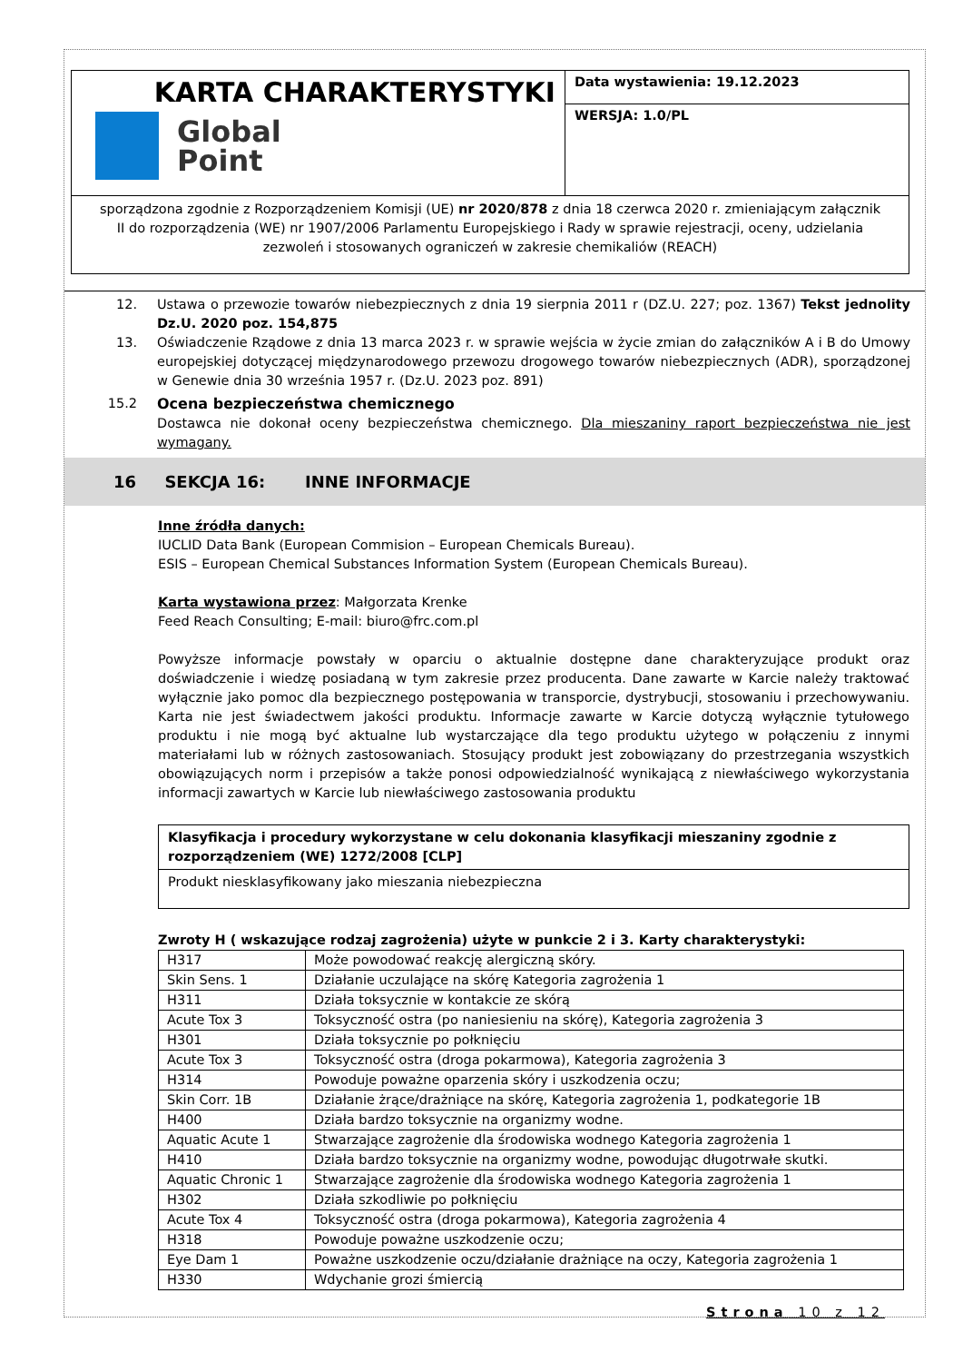KARTA CHARAKTERYSTYKI
Global
Point
Data wystawienia: 19.12.2023
WERSJA: 1.0/PL
sporządzona zgodnie z Rozporządzeniem Komisji (UE) nr 2020/878 z dnia 18 czerwca 2020 r. zmieniającym załącznik II do rozporządzenia (WE) nr 1907/2006 Parlamentu Europejskiego i Rady w sprawie rejestracji, oceny, udzielania zezwoleń i stosowanych ograniczeń w zakresie chemikaliów (REACH)
12. Ustawa o przewozie towarów niebezpiecznych z dnia 19 sierpnia 2011 r (DZ.U. 227; poz. 1367) Tekst jednolity Dz.U. 2020 poz. 154,875
13. Oświadczenie Rządowe z dnia 13 marca 2023 r. w sprawie wejścia w życie zmian do załączników A i B do Umowy europejskiej dotyczącej międzynarodowego przewozu drogowego towarów niebezpiecznych (ADR), sporządzonej w Genewie dnia 30 września 1957 r. (Dz.U. 2023 poz. 891)
15.2 Ocena bezpieczeństwa chemicznego
Dostawca nie dokonał oceny bezpieczeństwa chemicznego. Dla mieszaniny raport bezpieczeństwa nie jest wymagany.
16 SEKCJA 16: INNE INFORMACJE
Inne źródła danych:
IUCLID Data Bank (European Commision – European Chemicals Bureau).
ESIS – European Chemical Substances Information System (European Chemicals Bureau).
Karta wystawiona przez: Małgorzata Krenke
Feed Reach Consulting; E-mail: biuro@frc.com.pl
Powyższe informacje powstały w oparciu o aktualnie dostępne dane charakteryzujące produkt oraz doświadczenie i wiedzę posiadaną w tym zakresie przez producenta. Dane zawarte w Karcie należy traktować wyłącznie jako pomoc dla bezpiecznego postępowania w transporcie, dystrybucji, stosowaniu i przechowywaniu. Karta nie jest świadectwem jakości produktu. Informacje zawarte w Karcie dotyczą wyłącznie tytułowego produktu i nie mogą być aktualne lub wystarczające dla tego produktu użytego w połączeniu z innymi materiałami lub w różnych zastosowaniach. Stosujący produkt jest zobowiązany do przestrzegania wszystkich obowiązujących norm i przepisów a także ponosi odpowiedzialność wynikającą z niewłaściwego wykorzystania informacji zawartych w Karcie lub niewłaściwego zastosowania produktu
Klasyfikacja i procedury wykorzystane w celu dokonania klasyfikacji mieszaniny zgodnie z rozporządzeniem (WE) 1272/2008 [CLP]
Produkt niesklasyfikowany jako mieszania niebezpieczna
Zwroty H ( wskazujące rodzaj zagrożenia) użyte w punkcie 2 i 3. Karty charakterystyki:
| H317 | Może powodować reakcję alergiczną skóry. |
| Skin Sens. 1 | Działanie uczulające na skórę Kategoria zagrożenia 1 |
| H311 | Działa toksycznie w kontakcie ze skórą |
| Acute Tox 3 | Toksyczność ostra (po naniesieniu na skórę), Kategoria zagrożenia 3 |
| H301 | Działa toksycznie po połknięciu |
| Acute Tox 3 | Toksyczność ostra (droga pokarmowa), Kategoria zagrożenia 3 |
| H314 | Powoduje poważne oparzenia skóry i uszkodzenia oczu; |
| Skin Corr. 1B | Działanie żrące/drażniące na skórę, Kategoria zagrożenia 1, podkategorie 1B |
| H400 | Działa bardzo toksycznie na organizmy wodne. |
| Aquatic Acute 1 | Stwarzające zagrożenie dla środowiska wodnego Kategoria zagrożenia 1 |
| H410 | Działa bardzo toksycznie na organizmy wodne, powodując długotrwałe skutki. |
| Aquatic Chronic 1 | Stwarzające zagrożenie dla środowiska wodnego Kategoria zagrożenia 1 |
| H302 | Działa szkodliwie po połknięciu |
| Acute Tox 4 | Toksyczność ostra (droga pokarmowa), Kategoria zagrożenia 4 |
| H318 | Powoduje poważne uszkodzenie oczu; |
| Eye Dam 1 | Poważne uszkodzenie oczu/działanie drażniące na oczy, Kategoria zagrożenia 1 |
| H330 | Wdychanie grozi śmiercią |
Strona 10 z 12